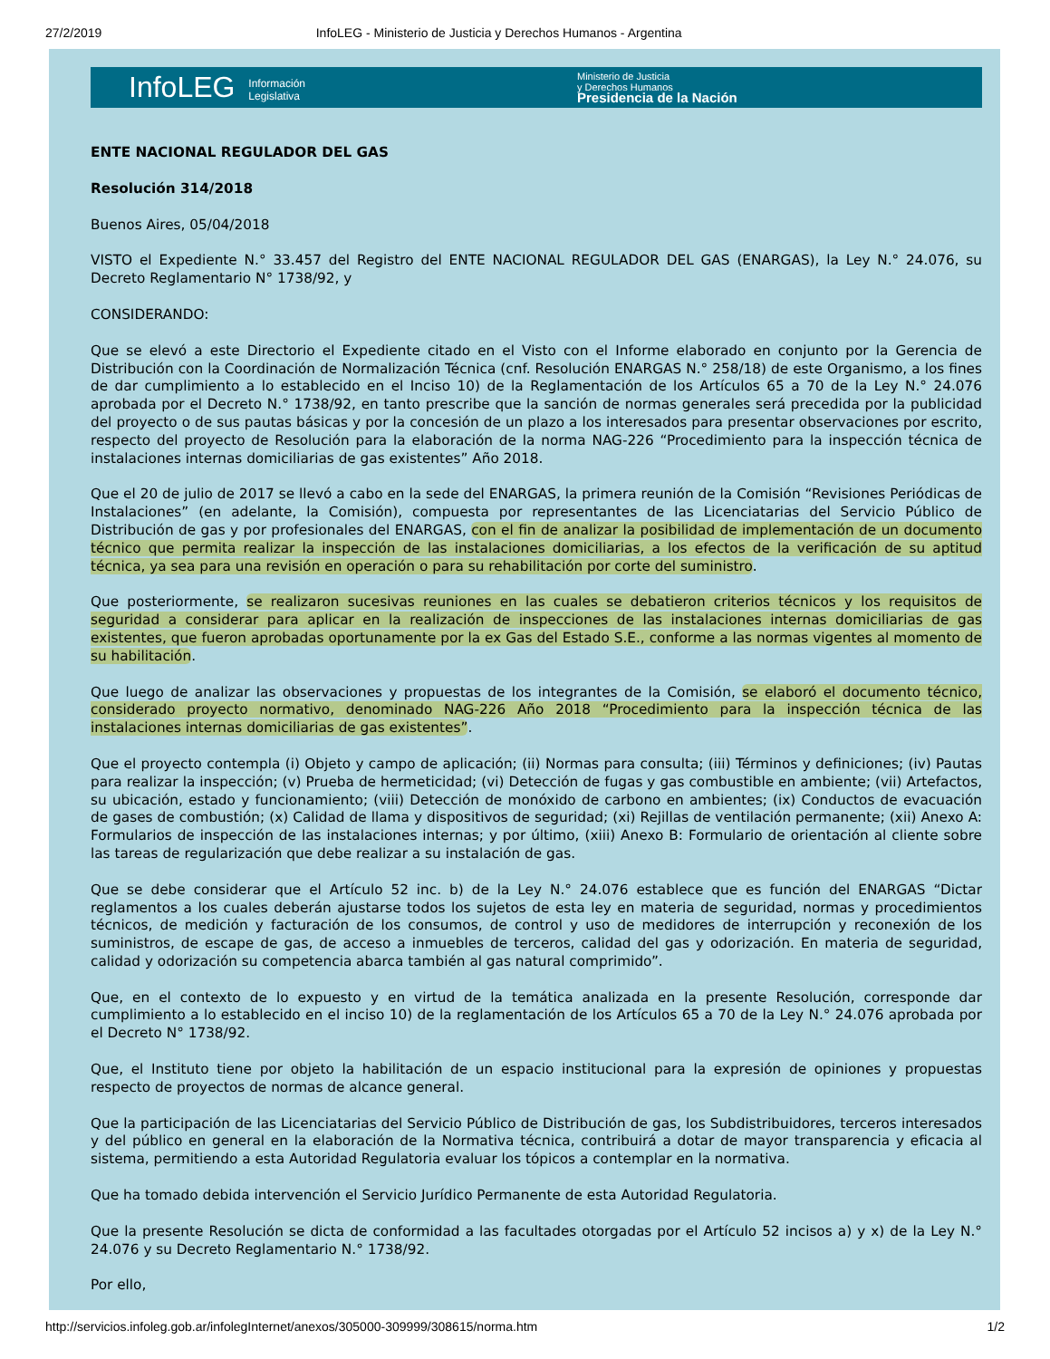27/2/2019 InfoLEG - Ministerio de Justicia y Derechos Humanos - Argentina
InfoLEG Información
Legislativa
Ministerio de Justicia
y Derechos Humanos
Presidencia de la Nación
ENTE NACIONAL REGULADOR DEL GAS
Resolución 314/2018
Buenos Aires, 05/04/2018
VISTO el Expediente N.° 33.457 del Registro del ENTE NACIONAL REGULADOR DEL GAS (ENARGAS), la Ley N.° 24.076, su Decreto Reglamentario N° 1738/92, y
CONSIDERANDO:
Que se elevó a este Directorio el Expediente citado en el Visto con el Informe elaborado en conjunto por la Gerencia de Distribución con la Coordinación de Normalización Técnica (cnf. Resolución ENARGAS N.° 258/18) de este Organismo, a los fines de dar cumplimiento a lo establecido en el Inciso 10) de la Reglamentación de los Artículos 65 a 70 de la Ley N.° 24.076 aprobada por el Decreto N.° 1738/92, en tanto prescribe que la sanción de normas generales será precedida por la publicidad del proyecto o de sus pautas básicas y por la concesión de un plazo a los interesados para presentar observaciones por escrito, respecto del proyecto de Resolución para la elaboración de la norma NAG-226 “Procedimiento para la inspección técnica de instalaciones internas domiciliarias de gas existentes” Año 2018.
Que el 20 de julio de 2017 se llevó a cabo en la sede del ENARGAS, la primera reunión de la Comisión “Revisiones Periódicas de Instalaciones” (en adelante, la Comisión), compuesta por representantes de las Licenciatarias del Servicio Público de Distribución de gas y por profesionales del ENARGAS, con el fin de analizar la posibilidad de implementación de un documento técnico que permita realizar la inspección de las instalaciones domiciliarias, a los efectos de la verificación de su aptitud técnica, ya sea para una revisión en operación o para su rehabilitación por corte del suministro.
Que posteriormente, se realizaron sucesivas reuniones en las cuales se debatieron criterios técnicos y los requisitos de seguridad a considerar para aplicar en la realización de inspecciones de las instalaciones internas domiciliarias de gas existentes, que fueron aprobadas oportunamente por la ex Gas del Estado S.E., conforme a las normas vigentes al momento de su habilitación.
Que luego de analizar las observaciones y propuestas de los integrantes de la Comisión, se elaboró el documento técnico, considerado proyecto normativo, denominado NAG-226 Año 2018 “Procedimiento para la inspección técnica de las instalaciones internas domiciliarias de gas existentes”.
Que el proyecto contempla (i) Objeto y campo de aplicación; (ii) Normas para consulta; (iii) Términos y definiciones; (iv) Pautas para realizar la inspección; (v) Prueba de hermeticidad; (vi) Detección de fugas y gas combustible en ambiente; (vii) Artefactos, su ubicación, estado y funcionamiento; (viii) Detección de monóxido de carbono en ambientes; (ix) Conductos de evacuación de gases de combustión; (x) Calidad de llama y dispositivos de seguridad; (xi) Rejillas de ventilación permanente; (xii) Anexo A: Formularios de inspección de las instalaciones internas; y por último, (xiii) Anexo B: Formulario de orientación al cliente sobre las tareas de regularización que debe realizar a su instalación de gas.
Que se debe considerar que el Artículo 52 inc. b) de la Ley N.° 24.076 establece que es función del ENARGAS “Dictar reglamentos a los cuales deberán ajustarse todos los sujetos de esta ley en materia de seguridad, normas y procedimientos técnicos, de medición y facturación de los consumos, de control y uso de medidores de interrupción y reconexión de los suministros, de escape de gas, de acceso a inmuebles de terceros, calidad del gas y odorización. En materia de seguridad, calidad y odorización su competencia abarca también al gas natural comprimido”.
Que, en el contexto de lo expuesto y en virtud de la temática analizada en la presente Resolución, corresponde dar cumplimiento a lo establecido en el inciso 10) de la reglamentación de los Artículos 65 a 70 de la Ley N.° 24.076 aprobada por el Decreto N° 1738/92.
Que, el Instituto tiene por objeto la habilitación de un espacio institucional para la expresión de opiniones y propuestas respecto de proyectos de normas de alcance general.
Que la participación de las Licenciatarias del Servicio Público de Distribución de gas, los Subdistribuidores, terceros interesados y del público en general en la elaboración de la Normativa técnica, contribuirá a dotar de mayor transparencia y eficacia al sistema, permitiendo a esta Autoridad Regulatoria evaluar los tópicos a contemplar en la normativa.
Que ha tomado debida intervención el Servicio Jurídico Permanente de esta Autoridad Regulatoria.
Que la presente Resolución se dicta de conformidad a las facultades otorgadas por el Artículo 52 incisos a) y x) de la Ley N.° 24.076 y su Decreto Reglamentario N.° 1738/92.
Por ello,
http://servicios.infoleg.gob.ar/infolegInternet/anexos/305000-309999/308615/norma.htm 1/2